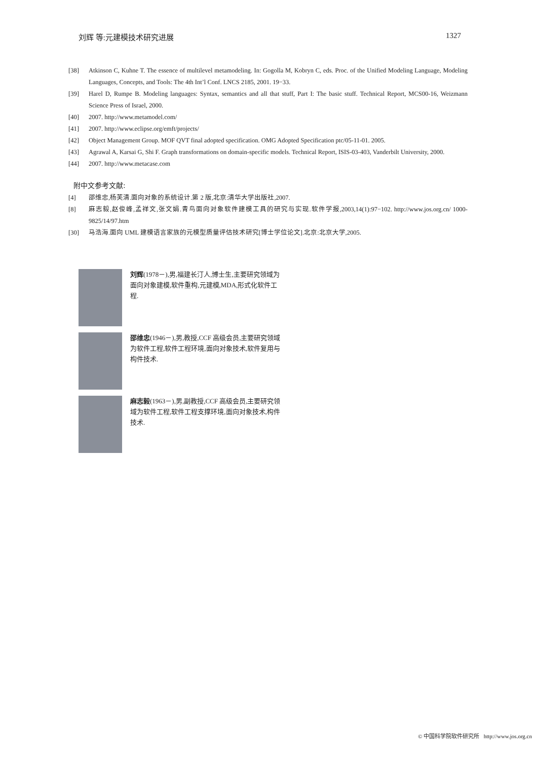刘辉 等:元建模技术研究进展 1327
[38] Atkinson C, Kuhne T. The essence of multilevel metamodeling. In: Gogolla M, Kobryn C, eds. Proc. of the Unified Modeling Language, Modeling Languages, Concepts, and Tools: The 4th Int’l Conf. LNCS 2185, 2001. 19−33.
[39] Harel D, Rumpe B. Modeling languages: Syntax, semantics and all that stuff, Part I: The basic stuff. Technical Report, MCS00-16, Weizmann Science Press of Israel, 2000.
[40] 2007. http://www.metamodel.com/
[41] 2007. http://www.eclipse.org/emft/projects/
[42] Object Management Group. MOF QVT final adopted specification. OMG Adopted Specification ptc/05-11-01. 2005.
[43] Agrawal A, Karsai G, Shi F. Graph transformations on domain-specific models. Technical Report, ISIS-03-403, Vanderbilt University, 2000.
[44] 2007. http://www.metacase.com
附中文参考文献:
[4] 邵维忠,杨芙清.面向对象的系统设计.第 2 版,北京:清华大学出版社,2007.
[8] 麻志毅,赵俊峰,孟祥文,张文娟.青鸟面向对象软件建模工具的研究与实现.软件学报,2003,14(1):97−102. http://www.jos.org.cn/ 1000-9825/14/97.htm
[30] 马浩海.面向 UML 建模语言家族的元模型质量评估技术研究[博士学位论文].北京:北京大学,2005.
刘辉(1978－),男,福建长汀人,博士生,主要研究领域为面向对象建模,软件重构,元建模,MDA,形式化软件工程.
邵维忠(1946－),男,教授,CCF 高级会员,主要研究领域为软件工程,软件工程环境,面向对象技术,软件复用与构件技术.
麻志毅(1963－),男,副教授,CCF 高级会员,主要研究领域为软件工程,软件工程支撑环境,面向对象技术,构件技术.
© 中国科学院软件研究所 http://www.jos.org.cn